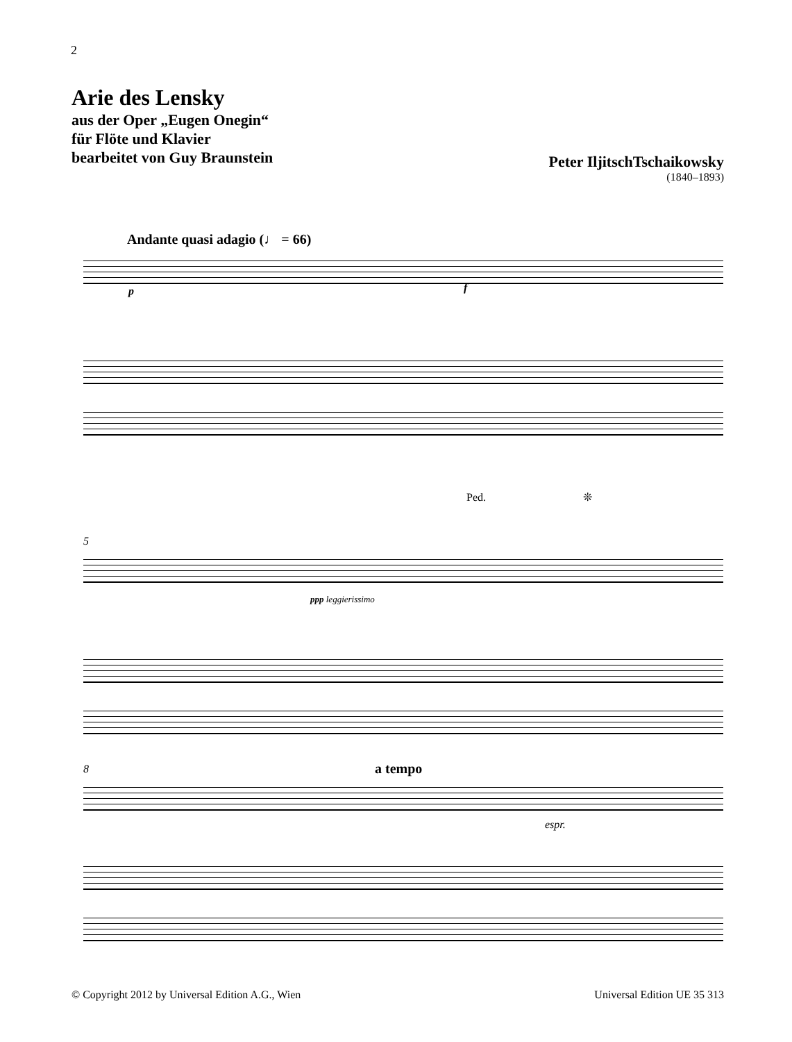2
Arie des Lensky
aus der Oper „Eugen Onegin“
für Flöte und Klavier
bearbeitet von Guy Braunstein
Peter IljitschTschaikowsky
(1840–1893)
Andante quasi adagio (♩ = 66)
p f
Ped. ❊
5
ppp leggierissimo
8 a tempo
espr.
© Copyright 2012 by Universal Edition A.G., Wien
Universal Edition UE 35 313